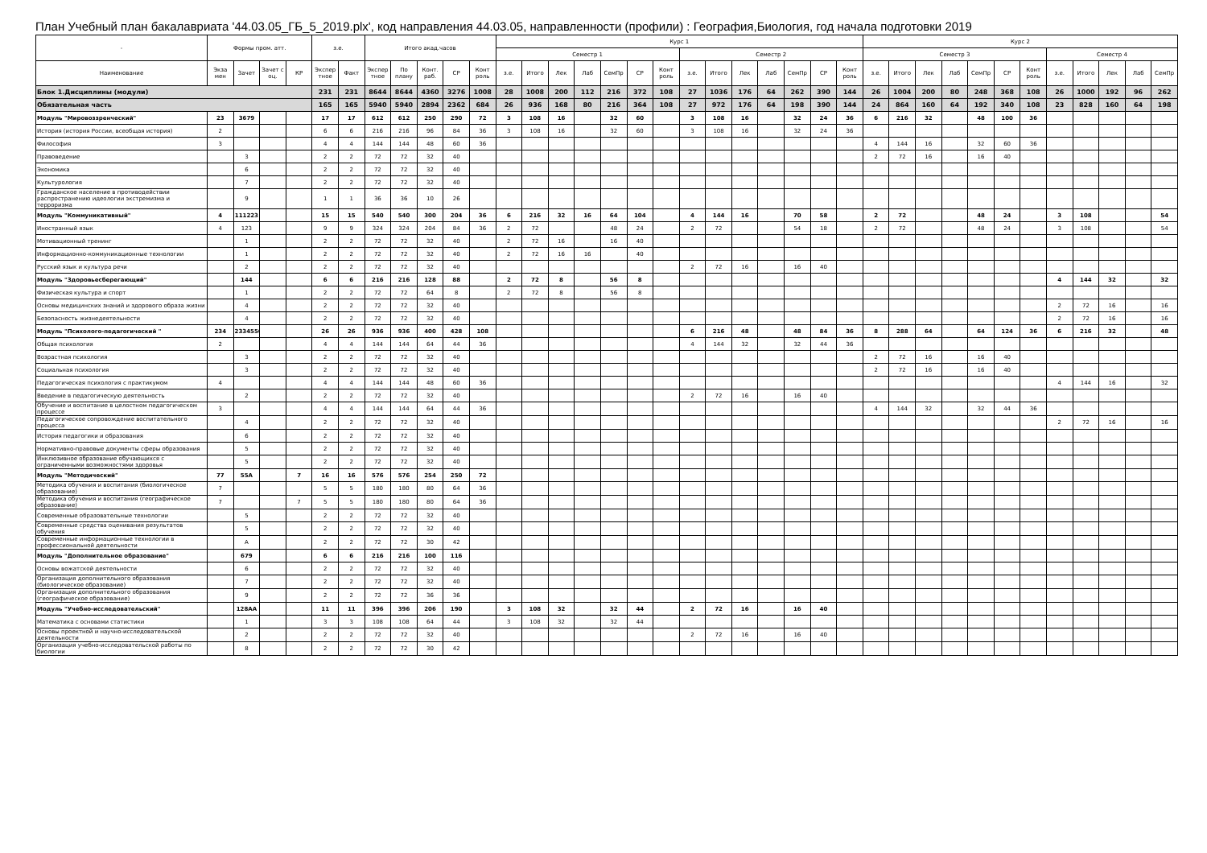План Учебный план бакалавриата '44.03.05_ГБ_5_2019.plx', код направления 44.03.05, направленности (профили) : География,Биология, год начала подготовки 2019
| - | Формы пром. атт. | | | | з.е. | | Итого акад.часов | | | | | Курс 1 | | | | | | | | | | | | | | Курс 2 | | | | | | | | | | | |
| --- | --- | --- | --- | --- | --- | --- | --- | --- | --- | --- | --- | --- | --- | --- | --- | --- | --- | --- | --- | --- | --- | --- | --- | --- | --- | --- | --- | --- | --- | --- | --- | --- | --- | --- | --- | --- | --- |
| | | | | | | | | | | | | Семестр 1 | | | | | | | Семестр 2 | | | | | | | Семестр 3 | | | | | | | Семестр 4 | | | | |
| Наименование | Экза мен | Зачет | Зачет с оц. | КР | Экспер тное | Факт | Экспер тное | По плану | Конт. раб. | СР | Конт роль | з.е. | Итого | Лек | Лаб | СемПр | СР | Конт роль | з.е. | Итого | Лек | Лаб | СемПр | СР | Конт роль | з.е. | Итого | Лек | Лаб | СемПр | СР | Конт роль | з.е. | Итого | Лек | Лаб | СемПр |
| Блок 1.Дисциплины (модули) | | | | | 231 | 231 | 8644 | 8644 | 4360 | 3276 | 1008 | 28 | 1008 | 200 | 112 | 216 | 372 | 108 | 27 | 1036 | 176 | 64 | 262 | 390 | 144 | 26 | 1004 | 200 | 80 | 248 | 368 | 108 | 26 | 1000 | 192 | 96 | 262 |
| Обязательная часть | | | | | 165 | 165 | 5940 | 5940 | 2894 | 2362 | 684 | 26 | 936 | 168 | 80 | 216 | 364 | 108 | 27 | 972 | 176 | 64 | 198 | 390 | 144 | 24 | 864 | 160 | 64 | 192 | 340 | 108 | 23 | 828 | 160 | 64 | 198 |
| Модуль "Мировоззренческий" | 23 | 3679 | | | 17 | 17 | 612 | 612 | 250 | 290 | 72 | 3 | 108 | 16 | | 32 | 60 | | 3 | 108 | 16 | | 32 | 24 | 36 | 6 | 216 | 32 | | 48 | 100 | 36 | | | | | |
| История (история России, всеобщая история) | 2 | | | | 6 | 6 | 216 | 216 | 96 | 84 | 36 | 3 | 108 | 16 | | 32 | 60 | | 3 | 108 | 16 | | 32 | 24 | 36 | | | | | | | | | | | | |
| Философия | 3 | | | | 4 | 4 | 144 | 144 | 48 | 60 | 36 | | | | | | | | | | | | | | | 4 | 144 | 16 | | 32 | 60 | 36 | | | | | |
| Правоведение | | 3 | | | 2 | 2 | 72 | 72 | 32 | 40 | | | | | | | | | | | | | | | | 2 | 72 | 16 | | 16 | 40 | | | | | | |
| Экономика | | 6 | | | 2 | 2 | 72 | 72 | 32 | 40 | | | | | | | | | | | | | | | | | | | | | | | | | | | |
| Культурология | | 7 | | | 2 | 2 | 72 | 72 | 32 | 40 | | | | | | | | | | | | | | | | | | | | | | | | | | | |
| Гражданское население в противодействии распространению идеологии экстремизма и терроризма | | 9 | | | 1 | 1 | 36 | 36 | 10 | 26 | | | | | | | | | | | | | | | | | | | | | | | | | | | |
| Модуль "Коммуникативный" | 4 | 111223 | | | 15 | 15 | 540 | 540 | 300 | 204 | 36 | 6 | 216 | 32 | 16 | 64 | 104 | | 4 | 144 | 16 | | 70 | 58 | | 2 | 72 | | | 48 | 24 | | 3 | 108 | | | 54 |
| Иностранный язык | 4 | 123 | | | 9 | 9 | 324 | 324 | 204 | 84 | 36 | 2 | 72 | | | 48 | 24 | | 2 | 72 | | | 54 | 18 | | 2 | 72 | | | 48 | 24 | | 3 | 108 | | | 54 |
| Мотивационный тренинг | | 1 | | | 2 | 2 | 72 | 72 | 32 | 40 | | 2 | 72 | 16 | | 16 | 40 | | | | | | | | | | | | | | | | | | | | |
| Информационно-коммуникационные технологии | | 1 | | | 2 | 2 | 72 | 72 | 32 | 40 | | 2 | 72 | 16 | 16 | | 40 | | | | | | | | | | | | | | | | | | | | |
| Русский язык и культура речи | | 2 | | | 2 | 2 | 72 | 72 | 32 | 40 | | | | | | | | | 2 | 72 | 16 | | 16 | 40 | | | | | | | | | | | | | |
| Модуль "Здоровьесберегающий" | | 144 | | | 6 | 6 | 216 | 216 | 128 | 88 | | 2 | 72 | 8 | | 56 | 8 | | | | | | | | | | | | | | | | 4 | 144 | 32 | | 32 |
| Физическая культура и спорт | | 1 | | | 2 | 2 | 72 | 72 | 64 | 8 | | 2 | 72 | 8 | | 56 | 8 | | | | | | | | | | | | | | | | | | | | |
| Основы медицинских знаний и здорового образа жизни | | 4 | | | 2 | 2 | 72 | 72 | 32 | 40 | | | | | | | | | | | | | | | | | | | | | | | 2 | 72 | 16 | | 16 |
| Безопасность жизнедеятельности | | 4 | | | 2 | 2 | 72 | 72 | 32 | 40 | | | | | | | | | | | | | | | | | | | | | | | 2 | 72 | 16 | | 16 |
| Модуль "Психолого-педагогический " | 234 | 2334556 | | | 26 | 26 | 936 | 936 | 400 | 428 | 108 | | | | | | | | 6 | 216 | 48 | | 48 | 84 | 36 | 8 | 288 | 64 | | 64 | 124 | 36 | 6 | 216 | 32 | | 48 |
| Общая психология | 2 | | | | 4 | 4 | 144 | 144 | 64 | 44 | 36 | | | | | | | | 4 | 144 | 32 | | 32 | 44 | 36 | | | | | | | | | | | | |
| Возрастная психология | | 3 | | | 2 | 2 | 72 | 72 | 32 | 40 | | | | | | | | | | | | | | | | 2 | 72 | 16 | | 16 | 40 | | | | | | |
| Социальная психология | | 3 | | | 2 | 2 | 72 | 72 | 32 | 40 | | | | | | | | | | | | | | | | 2 | 72 | 16 | | 16 | 40 | | | | | | |
| Педагогическая психология с практикумом | 4 | | | | 4 | 4 | 144 | 144 | 48 | 60 | 36 | | | | | | | | | | | | | | | | | | | | | | 4 | 144 | 16 | | 32 |
| Введение в педагогическую деятельность | | 2 | | | 2 | 2 | 72 | 72 | 32 | 40 | | | | | | | | | 2 | 72 | 16 | | 16 | 40 | | | | | | | | | | | | | |
| Обучение и воспитание в целостном педагогическом процессе | 3 | | | | 4 | 4 | 144 | 144 | 64 | 44 | 36 | | | | | | | | | | | | | | | 4 | 144 | 32 | | 32 | 44 | 36 | | | | | |
| Педагогическое сопровождение воспитательного процесса | | 4 | | | 2 | 2 | 72 | 72 | 32 | 40 | | | | | | | | | | | | | | | | | | | | | | | 2 | 72 | 16 | | 16 |
| История педагогики и образования | | 6 | | | 2 | 2 | 72 | 72 | 32 | 40 | | | | | | | | | | | | | | | | | | | | | | | | | | | |
| Нормативно-правовые документы сферы образования | | 5 | | | 2 | 2 | 72 | 72 | 32 | 40 | | | | | | | | | | | | | | | | | | | | | | | | | | | |
| Инклюзивное образование обучающихся с ограниченными возможностями здоровья | | 5 | | | 2 | 2 | 72 | 72 | 32 | 40 | | | | | | | | | | | | | | | | | | | | | | | | | | | |
| Модуль "Методический" | 77 | 55А | | 7 | 16 | 16 | 576 | 576 | 254 | 250 | 72 | | | | | | | | | | | | | | | | | | | | | | | | | | |
| Методика обучения и воспитания (биологическое образование) | 7 | | | | 5 | 5 | 180 | 180 | 80 | 64 | 36 | | | | | | | | | | | | | | | | | | | | | | | | | | |
| Методика обучения и воспитания (географическое образование) | 7 | | | 7 | 5 | 5 | 180 | 180 | 80 | 64 | 36 | | | | | | | | | | | | | | | | | | | | | | | | | | |
| Современные образовательные технологии | | 5 | | | 2 | 2 | 72 | 72 | 32 | 40 | | | | | | | | | | | | | | | | | | | | | | | | | | | |
| Современные средства оценивания результатов обучения | | 5 | | | 2 | 2 | 72 | 72 | 32 | 40 | | | | | | | | | | | | | | | | | | | | | | | | | | | |
| Современные информационные технологии в профессиональной деятельности | | А | | | 2 | 2 | 72 | 72 | 30 | 42 | | | | | | | | | | | | | | | | | | | | | | | | | | | |
| Модуль "Дополнительное образование" | | 679 | | | 6 | 6 | 216 | 216 | 100 | 116 | | | | | | | | | | | | | | | | | | | | | | | | | | | |
| Основы вожатской деятельности | | 6 | | | 2 | 2 | 72 | 72 | 32 | 40 | | | | | | | | | | | | | | | | | | | | | | | | | | | |
| Организация дополнительного образования (биологическое образование) | | 7 | | | 2 | 2 | 72 | 72 | 32 | 40 | | | | | | | | | | | | | | | | | | | | | | | | | | | |
| Организация дополнительного образования (географическое образование) | | 9 | | | 2 | 2 | 72 | 72 | 36 | 36 | | | | | | | | | | | | | | | | | | | | | | | | | | | |
| Модуль "Учебно-исследовательский" | | 128АА | | | 11 | 11 | 396 | 396 | 206 | 190 | | 3 | 108 | 32 | | 32 | 44 | | 2 | 72 | 16 | | 16 | 40 | | | | | | | | | | | | | |
| Математика с основами статистики | | 1 | | | 3 | 3 | 108 | 108 | 64 | 44 | | 3 | 108 | 32 | | 32 | 44 | | | | | | | | | | | | | | | | | | | | |
| Основы проектной и научно-исследовательской деятельности | | 2 | | | 2 | 2 | 72 | 72 | 32 | 40 | | | | | | | | | 2 | 72 | 16 | | 16 | 40 | | | | | | | | | | | | | |
| Организация учебно-исследовательской работы по биологии | | 8 | | | 2 | 2 | 72 | 72 | 30 | 42 | | | | | | | | | | | | | | | | | | | | | | | | | | | |